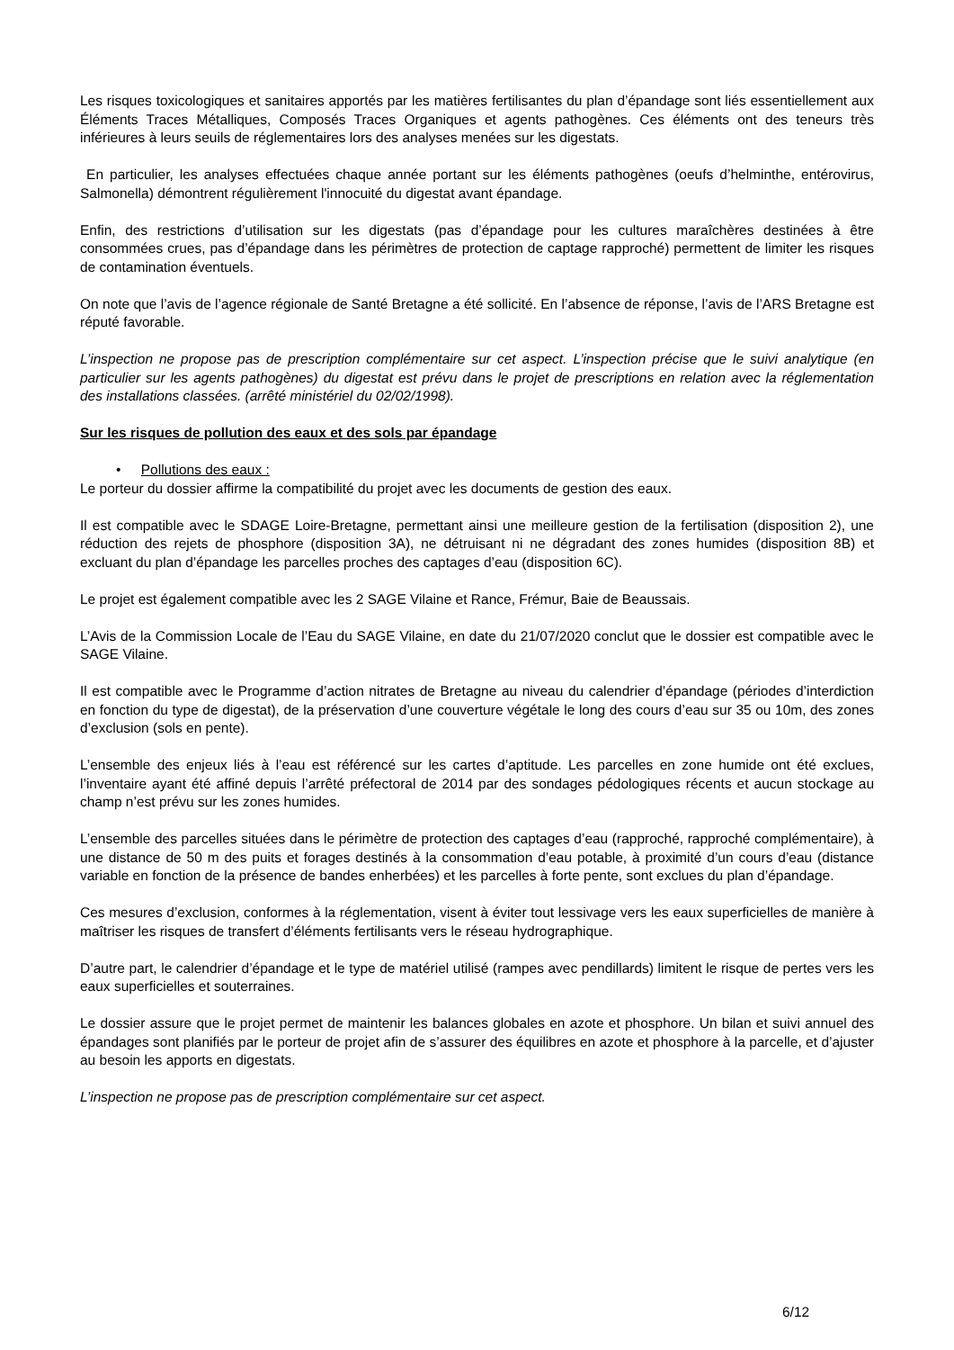Les risques toxicologiques et sanitaires apportés par les matières fertilisantes du plan d’épandage sont liés essentiellement aux Éléments Traces Métalliques, Composés Traces Organiques et agents pathogènes. Ces éléments ont des teneurs très inférieures à leurs seuils de réglementaires lors des analyses menées sur les digestats.
En particulier, les analyses effectuées chaque année portant sur les éléments pathogènes (oeufs d’helminthe, entérovirus, Salmonella) démontrent régulièrement l'innocuité du digestat avant épandage.
Enfin, des restrictions d’utilisation sur les digestats (pas d’épandage pour les cultures maraîchères destinées à être consommées crues, pas d’épandage dans les périmètres de protection de captage rapproché) permettent de limiter les risques de contamination éventuels.
On note que l’avis de l’agence régionale de Santé Bretagne a été sollicité. En l’absence de réponse, l’avis de l’ARS Bretagne est réputé favorable.
L’inspection ne propose pas de prescription complémentaire sur cet aspect. L’inspection précise que le suivi analytique (en particulier sur les agents pathogènes) du digestat est prévu dans le projet de prescriptions en relation avec la réglementation des installations classées. (arrêté ministériel du 02/02/1998).
Sur les risques de pollution des eaux et des sols par épandage
• Pollutions des eaux :
Le porteur du dossier affirme la compatibilité du projet avec les documents de gestion des eaux.
Il est compatible avec le SDAGE Loire-Bretagne, permettant ainsi une meilleure gestion de la fertilisation (disposition 2), une réduction des rejets de phosphore (disposition 3A), ne détruisant ni ne dégradant des zones humides (disposition 8B) et excluant du plan d’épandage les parcelles proches des captages d’eau (disposition 6C).
Le projet est également compatible avec les 2 SAGE Vilaine et Rance, Frémur, Baie de Beaussais.
L’Avis de la Commission Locale de l’Eau du SAGE Vilaine, en date du 21/07/2020 conclut que le dossier est compatible avec le SAGE Vilaine.
Il est compatible avec le Programme d’action nitrates de Bretagne au niveau du calendrier d’épandage (périodes d’interdiction en fonction du type de digestat), de la préservation d’une couverture végétale le long des cours d’eau sur 35 ou 10m, des zones d’exclusion (sols en pente).
L’ensemble des enjeux liés à l’eau est référencé sur les cartes d’aptitude. Les parcelles en zone humide ont été exclues, l’inventaire ayant été affiné depuis l’arrêté préfectoral de 2014 par des sondages pédologiques récents et aucun stockage au champ n’est prévu sur les zones humides.
L’ensemble des parcelles situées dans le périmètre de protection des captages d’eau (rapproché, rapproché complémentaire), à une distance de 50 m des puits et forages destinés à la consommation d’eau potable, à proximité d’un cours d’eau (distance variable en fonction de la présence de bandes enherbées) et les parcelles à forte pente, sont exclues du plan d’épandage.
Ces mesures d’exclusion, conformes à la réglementation, visent à éviter tout lessivage vers les eaux superficielles de manière à maîtriser les risques de transfert d’éléments fertilisants vers le réseau hydrographique.
D’autre part, le calendrier d’épandage et le type de matériel utilisé (rampes avec pendillards) limitent le risque de pertes vers les eaux superficielles et souterraines.
Le dossier assure que le projet permet de maintenir les balances globales en azote et phosphore. Un bilan et suivi annuel des épandages sont planifiés par le porteur de projet afin de s’assurer des équilibres en azote et phosphore à la parcelle, et d’ajuster au besoin les apports en digestats.
L’inspection ne propose pas de prescription complémentaire sur cet aspect.
6/12